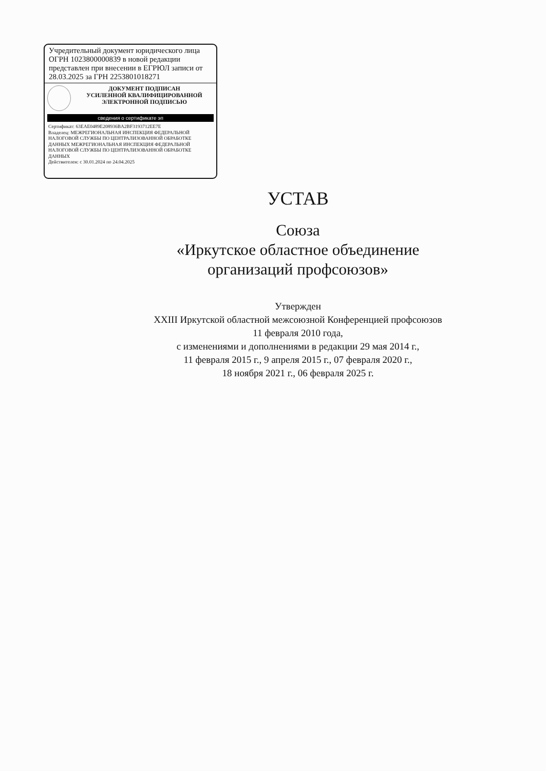Учредительный документ юридического лица ОГРН 1023800000839 в новой редакции представлен при внесении в ЕГРЮЛ записи от 28.03.2025 за ГРН 2253801018271
ДОКУМЕНТ ПОДПИСАН
УСИЛЕННОЙ КВАЛИФИЦИРОВАННОЙ
ЭЛЕКТРОННОЙ ПОДПИСЬЮ
сведения о сертификате эп
Сертификат: 63EAE0489E208936BA2BF3193712EE7E
Владелец: МЕЖРЕГИОНАЛЬНАЯ ИНСПЕКЦИЯ ФЕДЕРАЛЬНОЙ НАЛОГОВОЙ СЛУЖБЫ ПО ЦЕНТРАЛИЗОВАННОЙ ОБРАБОТКЕ ДАННЫХ МЕЖРЕГИОНАЛЬНАЯ ИНСПЕКЦИЯ ФЕДЕРАЛЬНОЙ НАЛОГОВОЙ СЛУЖБЫ ПО ЦЕНТРАЛИЗОВАННОЙ ОБРАБОТКЕ ДАННЫХ
Действителен: с 30.01.2024 по 24.04.2025
УСТАВ
Союза
«Иркутское областное объединение
организаций профсоюзов»
Утвержден
XXIII Иркутской областной межсоюзной Конференцией профсоюзов
11 февраля 2010 года,
с изменениями и дополнениями в редакции 29 мая 2014 г.,
11 февраля 2015 г., 9 апреля 2015 г., 07 февраля 2020 г.,
18 ноября 2021 г., 06 февраля 2025 г.